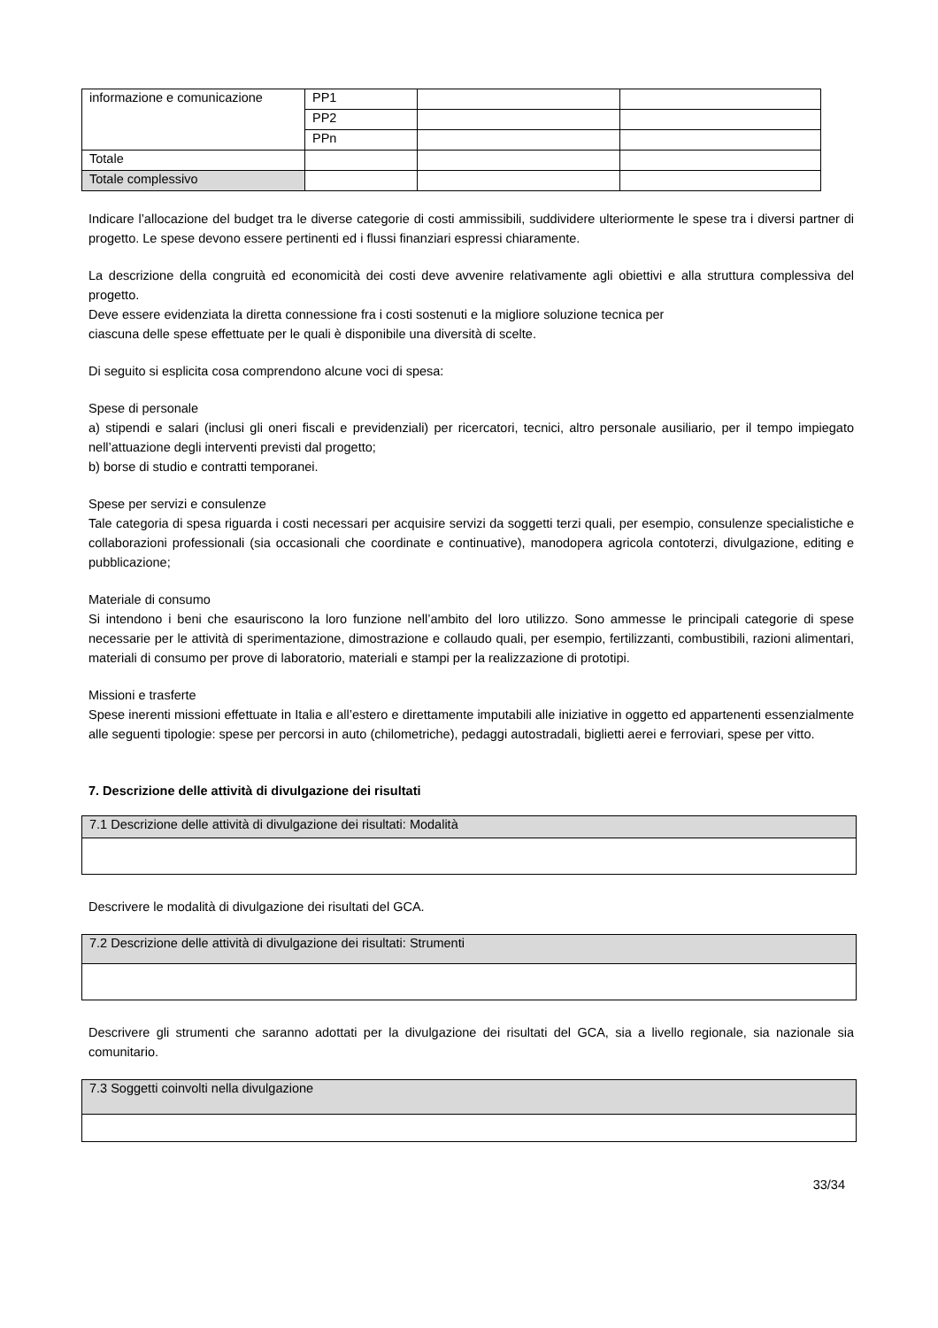| informazione e comunicazione | PP1 | | |
| | PP2 | | |
| | PPn | | |
| Totale | | | |
| Totale complessivo | | | |
Indicare l’allocazione del budget tra le diverse categorie di costi ammissibili, suddividere ulteriormente le spese tra i diversi partner di progetto. Le spese devono essere pertinenti ed i flussi finanziari espressi chiaramente.
La descrizione della congruità ed economicità dei costi deve avvenire relativamente agli obiettivi e alla struttura complessiva del progetto.
Deve essere evidenziata la diretta connessione fra i costi sostenuti e la migliore soluzione tecnica per
ciascuna delle spese effettuate per le quali è disponibile una diversità di scelte.
Di seguito si esplicita cosa comprendono alcune voci di spesa:
Spese di personale
a) stipendi e salari (inclusi gli oneri fiscali e previdenziali) per ricercatori, tecnici, altro personale ausiliario, per il tempo impiegato nell’attuazione degli interventi previsti dal progetto;
b) borse di studio e contratti temporanei.
Spese per servizi e consulenze
Tale categoria di spesa riguarda i costi necessari per acquisire servizi da soggetti terzi quali, per esempio, consulenze specialistiche e collaborazioni professionali (sia occasionali che coordinate e continuative), manodopera agricola contoterzi, divulgazione, editing e pubblicazione;
Materiale di consumo
Si intendono i beni che esauriscono la loro funzione nell’ambito del loro utilizzo. Sono ammesse le principali categorie di spese necessarie per le attività di sperimentazione, dimostrazione e collaudo quali, per esempio, fertilizzanti, combustibili, razioni alimentari, materiali di consumo per prove di laboratorio, materiali e stampi per la realizzazione di prototipi.
Missioni e trasferte
Spese inerenti missioni effettuate in Italia e all’estero e direttamente imputabili alle iniziative in oggetto ed appartenenti essenzialmente alle seguenti tipologie: spese per percorsi in auto (chilometriche), pedaggi autostradali, biglietti aerei e ferroviari, spese per vitto.
7. Descrizione delle attività di divulgazione dei risultati
| 7.1 Descrizione delle attività di divulgazione dei risultati: Modalità |
Descrivere le modalità di divulgazione dei risultati del GCA.
| 7.2 Descrizione delle attività di divulgazione dei risultati: Strumenti |
Descrivere gli strumenti che saranno adottati per la divulgazione dei risultati del GCA, sia a livello regionale, sia nazionale sia comunitario.
| 7.3 Soggetti coinvolti nella divulgazione |
33/34